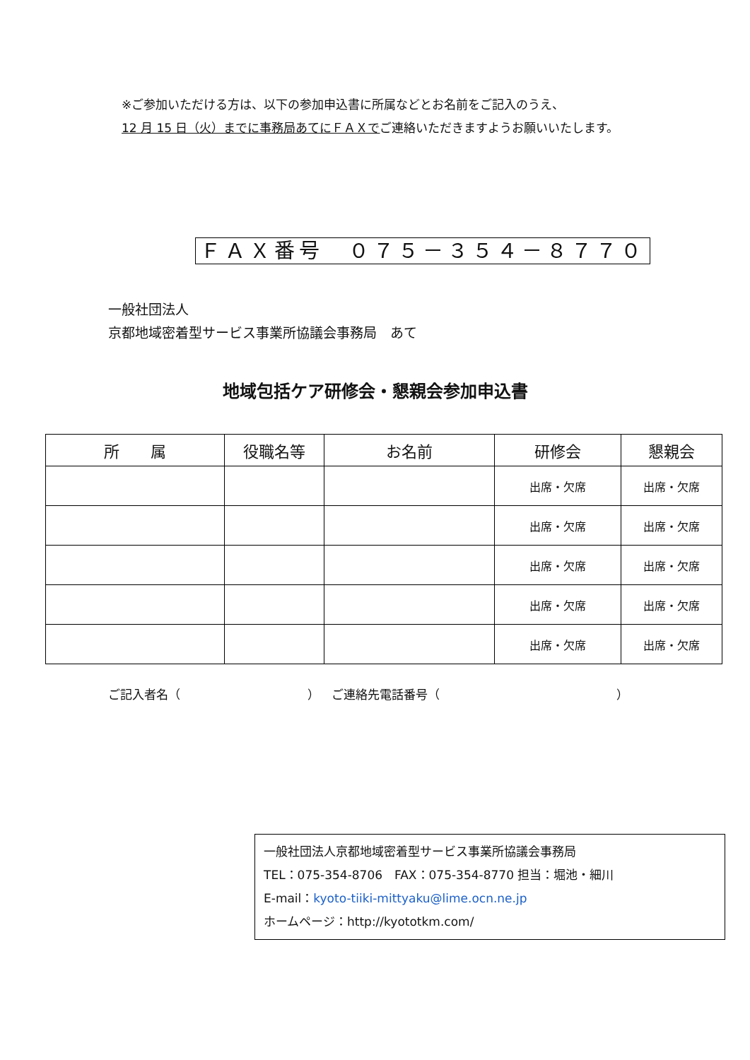※ご参加いただける方は、以下の参加申込書に所属などとお名前をご記入のうえ、
12 月 15 日（火）までに事務局あてにＦＡＸでご連絡いただきますようお願いいたします。
ＦＡＸ番号　０７５－３５４－８７７０
一般社団法人
京都地域密着型サービス事業所協議会事務局　あて
地域包括ケア研修会・懇親会参加申込書
| 所 属 | 役職名等 | お名前 | 研修会 | 懇親会 |
| --- | --- | --- | --- | --- |
| | | | 出席・欠席 | 出席・欠席 |
| | | | 出席・欠席 | 出席・欠席 |
| | | | 出席・欠席 | 出席・欠席 |
| | | | 出席・欠席 | 出席・欠席 |
| | | | 出席・欠席 | 出席・欠席 |
ご記入者名（ ）　ご連絡先電話番号（ ）
一般社団法人京都地域密着型サービス事業所協議会事務局
TEL：075-354-8706　FAX：075-354-8770 担当：堀池・細川
E-mail：kyoto-tiiki-mittyaku@lime.ocn.ne.jp
ホームページ：http://kyototkm.com/